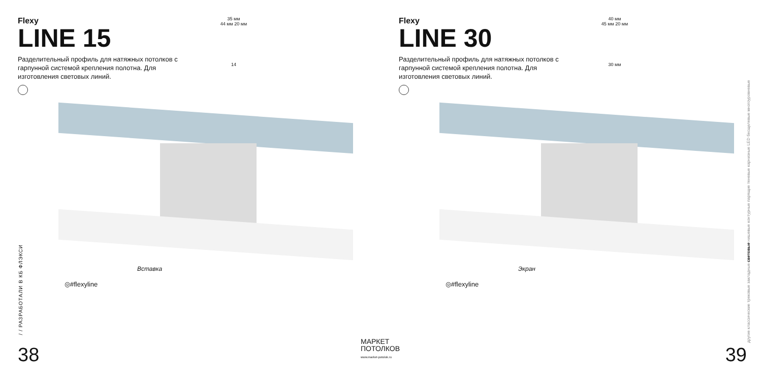Flexy
LINE 15
Разделительный профиль для натяжных потолков с гарпунной системой крепления полотна. Для изготовления световых линий.
35 мм
44 мм 20 мм
14
Вставка
◎#flexyline
/ / РАЗРАБОТАЛИ В КБ ФЛЭКСИ
38
Flexy
LINE 30
Разделительный профиль для натяжных потолков с гарпунной системой крепления полотна. Для изготовления световых линий.
40 мм
45 мм 20 мм
30 мм
Экран
◎#flexyline
другие классические трековые закладные световые нишевые контурные парящие теневые карнизные LED бесщелевые многоуровневые
39
МАРКЕТ
ПОТОЛКОВ
www.market-potolok.ru